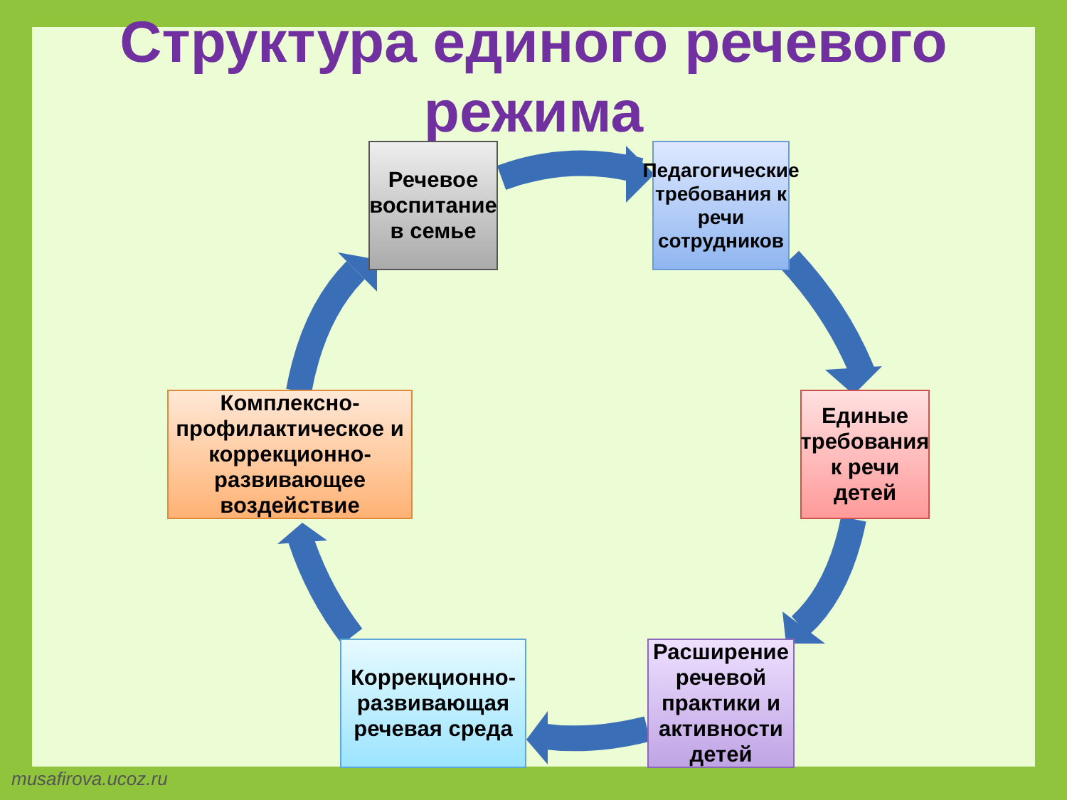Структура единого речевого
режима
Речевое воспитание в семье
Педагогические требования к речи сотрудников
Единые требования к речи детей
Расширение речевой практики и активности детей
Коррекционно-развивающая речевая среда
Комплексно-профилактическое и коррекционно-развивающее воздействие
musafirova.ucoz.ru